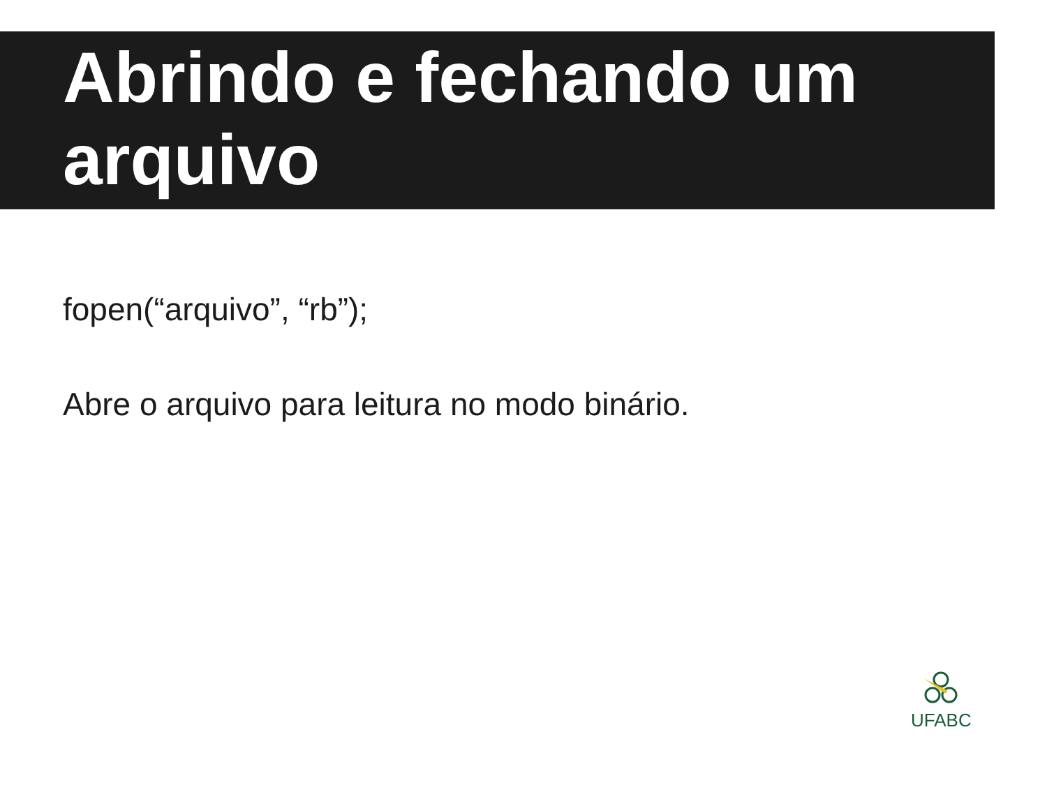Abrindo e fechando um arquivo
fopen(“arquivo”, “rb”);
Abre o arquivo para leitura no modo binário.
UFABC